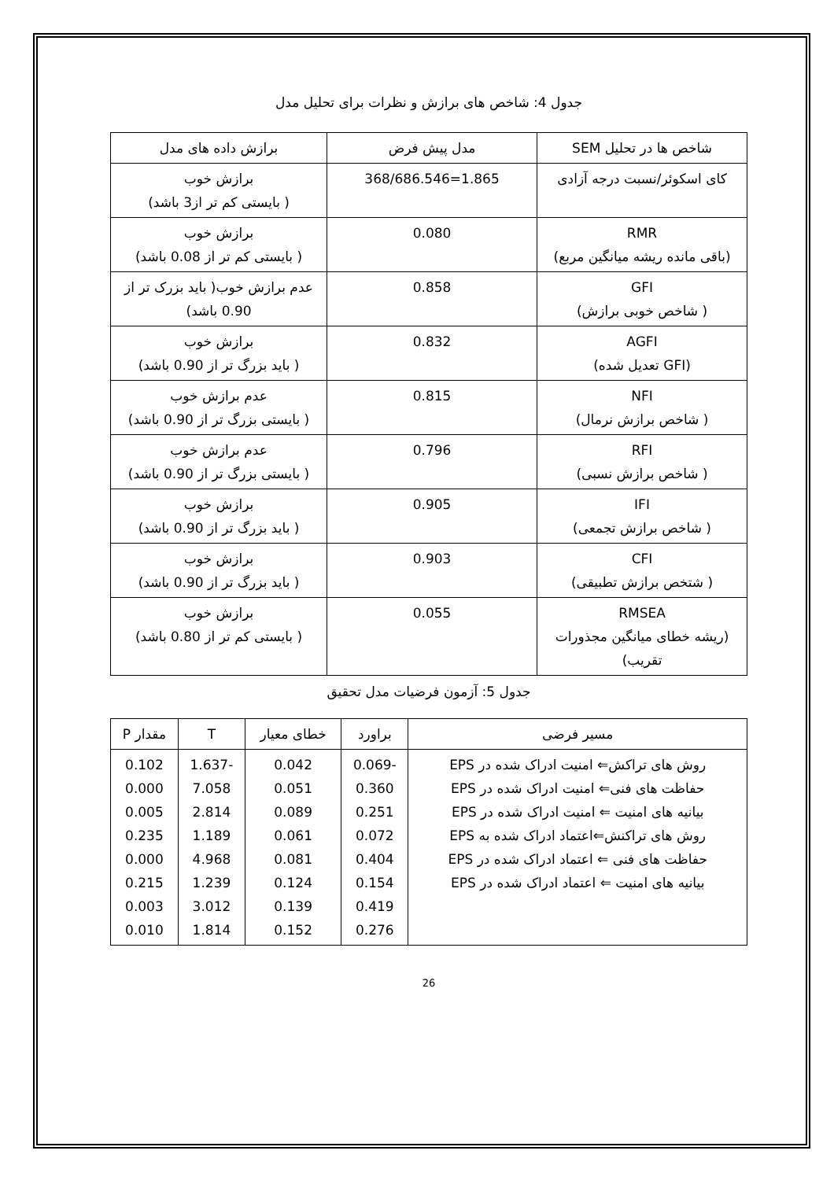جدول 4: شاخص های برازش و نظرات برای تحلیل مدل
| شاخص ها در تحلیل SEM | مدل پیش فرض | برازش داده های مدل |
| کای اسکوئر/نسبت درجه آزادی | 1.865=368/686.546 | برازش خوب ( بایستی کم تر از3 باشد) |
| RMR (باقی مانده ریشه میانگین مربع) | 0.080 | برازش خوب ( بایستی کم تر از 0.08 باشد) |
| GFI ( شاخص خوبی برازش) | 0.858 | عدم برازش خوب( باید بزرک تر از 0.90 باشد) |
| AGFI (GFI تعدیل شده) | 0.832 | برازش خوب ( باید بزرگ تر از 0.90 باشد) |
| NFI ( شاخص برازش نرمال) | 0.815 | عدم برازش خوب ( بایستی بزرگ تر از 0.90 باشد) |
| RFI ( شاخص برازش نسبی) | 0.796 | عدم برازش خوب ( بایستی بزرگ تر از 0.90 باشد) |
| IFI ( شاخص برازش تجمعی) | 0.905 | برازش خوب ( باید بزرگ تر از 0.90 باشد) |
| CFI ( شتخص برازش تطبیقی) | 0.903 | برازش خوب ( باید بزرگ تر از 0.90 باشد) |
| RMSEA (ریشه خطای میانگین مجذورات تقریب) | 0.055 | برازش خوب ( بایستی کم تر از 0.80 باشد) |
جدول 5: آزمون فرضیات مدل تحقیق
| مسیر فرضی | براورد | خطای معیار | T | مقدار P |
| روش های تراکش⇐ امنیت ادراک شده در EPS حفاظت های فنی⇐ امنیت ادراک شده در EPS بیانیه های امنیت ⇐ امنیت ادراک شده در EPS روش های تراکنش⇐اعتماد ادراک شده به EPS حفاظت های فنی ⇐ اعتماد ادراک شده در EPS بیانیه های امنیت ⇐ اعتماد ادراک شده در EPS | -0.069 0.360 0.251 0.072 0.404 0.154 0.419 0.276 | 0.042 0.051 0.089 0.061 0.081 0.124 0.139 0.152 | -1.637 7.058 2.814 1.189 4.968 1.239 3.012 1.814 | 0.102 0.000 0.005 0.235 0.000 0.215 0.003 0.010 |
26